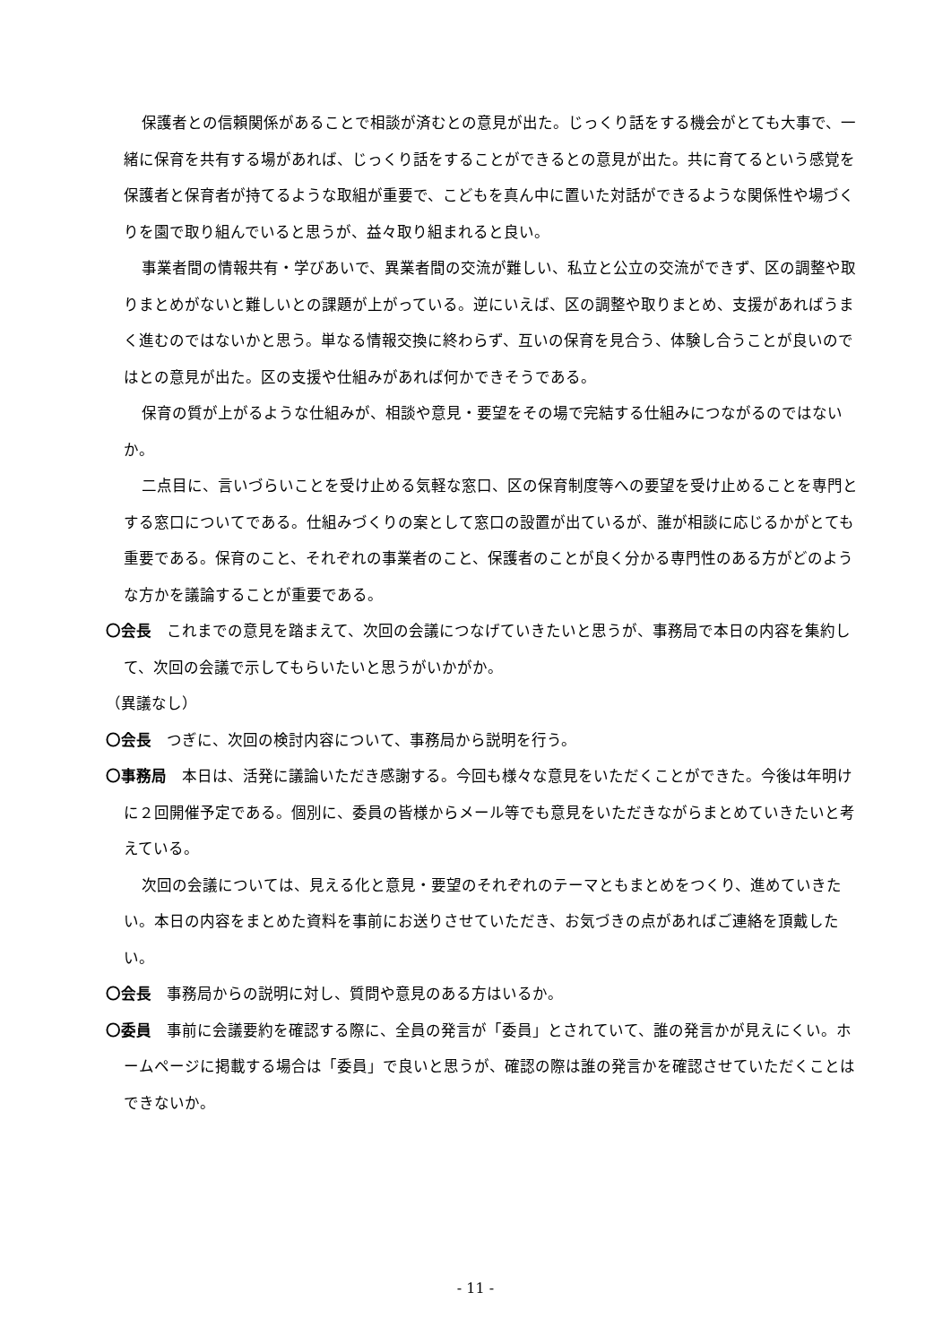保護者との信頼関係があることで相談が済むとの意見が出た。じっくり話をする機会がとても大事で、一緒に保育を共有する場があれば、じっくり話をすることができるとの意見が出た。共に育てるという感覚を保護者と保育者が持てるような取組が重要で、こどもを真ん中に置いた対話ができるような関係性や場づくりを園で取り組んでいると思うが、益々取り組まれると良い。
事業者間の情報共有・学びあいで、異業者間の交流が難しい、私立と公立の交流ができず、区の調整や取りまとめがないと難しいとの課題が上がっている。逆にいえば、区の調整や取りまとめ、支援があればうまく進むのではないかと思う。単なる情報交換に終わらず、互いの保育を見合う、体験し合うことが良いのではとの意見が出た。区の支援や仕組みがあれば何かできそうである。
保育の質が上がるような仕組みが、相談や意見・要望をその場で完結する仕組みにつながるのではないか。
二点目に、言いづらいことを受け止める気軽な窓口、区の保育制度等への要望を受け止めることを専門とする窓口についてである。仕組みづくりの案として窓口の設置が出ているが、誰が相談に応じるかがとても重要である。保育のこと、それぞれの事業者のこと、保護者のことが良く分かる専門性のある方がどのような方かを議論することが重要である。
〇会長　これまでの意見を踏まえて、次回の会議につなげていきたいと思うが、事務局で本日の内容を集約して、次回の会議で示してもらいたいと思うがいかがか。
（異議なし）
〇会長　つぎに、次回の検討内容について、事務局から説明を行う。
〇事務局　本日は、活発に議論いただき感謝する。今回も様々な意見をいただくことができた。今後は年明けに２回開催予定である。個別に、委員の皆様からメール等でも意見をいただきながらまとめていきたいと考えている。
次回の会議については、見える化と意見・要望のそれぞれのテーマともまとめをつくり、進めていきたい。本日の内容をまとめた資料を事前にお送りさせていただき、お気づきの点があればご連絡を頂戴したい。
〇会長　事務局からの説明に対し、質問や意見のある方はいるか。
〇委員　事前に会議要約を確認する際に、全員の発言が「委員」とされていて、誰の発言かが見えにくい。ホームページに掲載する場合は「委員」で良いと思うが、確認の際は誰の発言かを確認させていただくことはできないか。
- 11 -